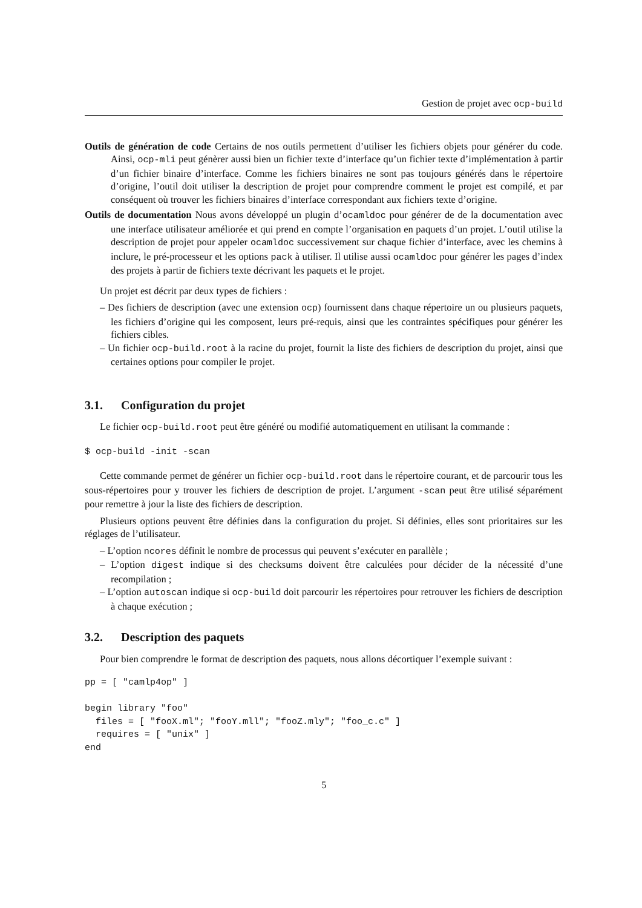Gestion de projet avec ocp-build
Outils de génération de code Certains de nos outils permettent d’utiliser les fichiers objets pour générer du code. Ainsi, ocp-mli peut génèrer aussi bien un fichier texte d’interface qu’un fichier texte d’implémentation à partir d’un fichier binaire d’interface. Comme les fichiers binaires ne sont pas toujours générés dans le répertoire d’origine, l’outil doit utiliser la description de projet pour comprendre comment le projet est compilé, et par conséquent où trouver les fichiers binaires d’interface correspondant aux fichiers texte d’origine.
Outils de documentation Nous avons développé un plugin d’ocamldoc pour générer de de la documentation avec une interface utilisateur améliorée et qui prend en compte l’organisation en paquets d’un projet. L’outil utilise la description de projet pour appeler ocamldoc successivement sur chaque fichier d’interface, avec les chemins à inclure, le pré-processeur et les options pack à utiliser. Il utilise aussi ocamldoc pour générer les pages d’index des projets à partir de fichiers texte décrivant les paquets et le projet.
Un projet est décrit par deux types de fichiers :
– Des fichiers de description (avec une extension ocp) fournissent dans chaque répertoire un ou plusieurs paquets, les fichiers d’origine qui les composent, leurs pré-requis, ainsi que les contraintes spécifiques pour générer les fichiers cibles.
– Un fichier ocp-build.root à la racine du projet, fournit la liste des fichiers de description du projet, ainsi que certaines options pour compiler le projet.
3.1. Configuration du projet
Le fichier ocp-build.root peut être généré ou modifié automatiquement en utilisant la commande :
$ ocp-build -init -scan
Cette commande permet de générer un fichier ocp-build.root dans le répertoire courant, et de parcourir tous les sous-répertoires pour y trouver les fichiers de description de projet. L’argument -scan peut être utilisé séparément pour remettre à jour la liste des fichiers de description.
Plusieurs options peuvent être définies dans la configuration du projet. Si définies, elles sont prioritaires sur les réglages de l’utilisateur.
– L’option ncores définit le nombre de processus qui peuvent s’exécuter en parallèle ;
– L’option digest indique si des checksums doivent être calculées pour décider de la nécessité d’une recompilation ;
– L’option autoscan indique si ocp-build doit parcourir les répertoires pour retrouver les fichiers de description à chaque exécution ;
3.2. Description des paquets
Pour bien comprendre le format de description des paquets, nous allons décortiquer l’exemple suivant :
pp = [ "camlp4op" ]

begin library "foo"
  files = [ "fooX.ml"; "fooY.mll"; "fooZ.mly"; "foo_c.c" ]
  requires = [ "unix" ]
end
5